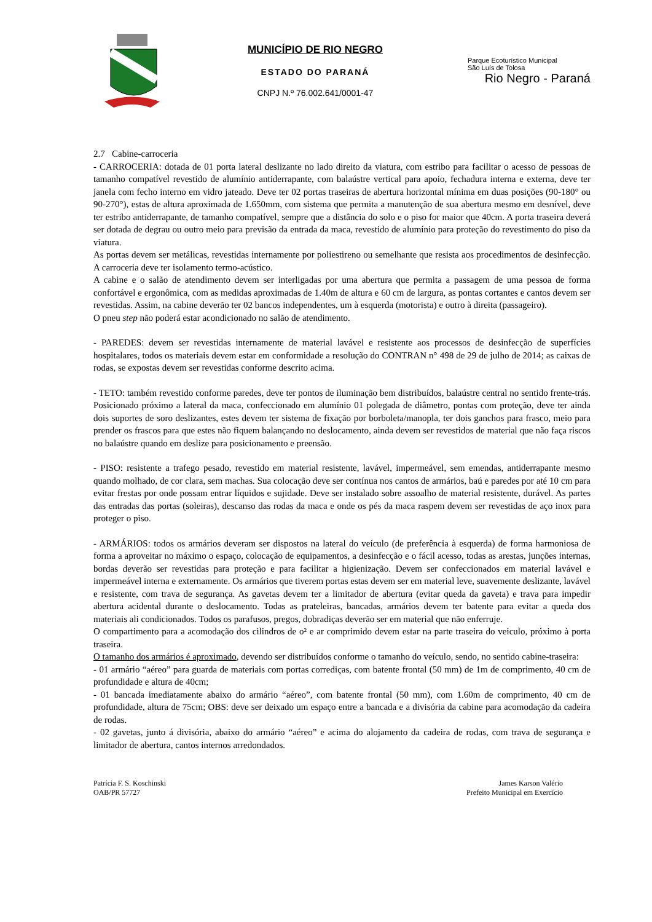MUNICÍPIO DE RIO NEGRO
ESTADO DO PARANÁ
CNPJ N.º 76.002.641/0001-47
Parque Ecoturístico Municipal
São Luís de Tolosa
Rio Negro - Paraná
2.7 Cabine-carroceria
- CARROCERIA: dotada de 01 porta lateral deslizante no lado direito da viatura, com estribo para facilitar o acesso de pessoas de tamanho compatível revestido de alumínio antiderrapante, com balaústre vertical para apoio, fechadura interna e externa, deve ter janela com fecho interno em vidro jateado. Deve ter 02 portas traseiras de abertura horizontal mínima em duas posições (90-180° ou 90-270°), estas de altura aproximada de 1.650mm, com sistema que permita a manutenção de sua abertura mesmo em desnível, deve ter estribo antiderrapante, de tamanho compatível, sempre que a distância do solo e o piso for maior que 40cm. A porta traseira deverá ser dotada de degrau ou outro meio para previsão da entrada da maca, revestido de alumínio para proteção do revestimento do piso da viatura.
As portas devem ser metálicas, revestidas internamente por poliestireno ou semelhante que resista aos procedimentos de desinfecção. A carroceria deve ter isolamento termo-acústico.
A cabine e o salão de atendimento devem ser interligadas por uma abertura que permita a passagem de uma pessoa de forma confortável e ergonômica, com as medidas aproximadas de 1.40m de altura e 60 cm de largura, as pontas cortantes e cantos devem ser revestidas. Assim, na cabine deverão ter 02 bancos independentes, um à esquerda (motorista) e outro à direita (passageiro).
O pneu step não poderá estar acondicionado no salão de atendimento.
- PAREDES: devem ser revestidas internamente de material lavável e resistente aos processos de desinfecção de superfícies hospitalares, todos os materiais devem estar em conformidade a resolução do CONTRAN n° 498 de 29 de julho de 2014; as caixas de rodas, se expostas devem ser revestidas conforme descrito acima.
- TETO: também revestido conforme paredes, deve ter pontos de iluminação bem distribuídos, balaústre central no sentido frente-trás. Posicionado próximo a lateral da maca, confeccionado em alumínio 01 polegada de diâmetro, pontas com proteção, deve ter ainda dois suportes de soro deslizantes, estes devem ter sistema de fixação por borboleta/manopla, ter dois ganchos para frasco, meio para prender os frascos para que estes não fiquem balançando no deslocamento, ainda devem ser revestidos de material que não faça riscos no balaústre quando em deslize para posicionamento e preensão.
- PISO: resistente a trafego pesado, revestido em material resistente, lavável, impermeável, sem emendas, antiderrapante mesmo quando molhado, de cor clara, sem machas. Sua colocação deve ser contínua nos cantos de armários, baú e paredes por até 10 cm para evitar frestas por onde possam entrar líquidos e sujidade. Deve ser instalado sobre assoalho de material resistente, durável. As partes das entradas das portas (soleiras), descanso das rodas da maca e onde os pés da maca raspem devem ser revestidas de aço inox para proteger o piso.
- ARMÁRIOS: todos os armários deveram ser dispostos na lateral do veículo (de preferência à esquerda) de forma harmoniosa de forma a aproveitar no máximo o espaço, colocação de equipamentos, a desinfecção e o fácil acesso, todas as arestas, junções internas, bordas deverão ser revestidas para proteção e para facilitar a higienização. Devem ser confeccionados em material lavável e impermeável interna e externamente. Os armários que tiverem portas estas devem ser em material leve, suavemente deslizante, lavável e resistente, com trava de segurança. As gavetas devem ter a limitador de abertura (evitar queda da gaveta) e trava para impedir abertura acidental durante o deslocamento. Todas as prateleiras, bancadas, armários devem ter batente para evitar a queda dos materiais ali condicionados. Todos os parafusos, pregos, dobradiças deverão ser em material que não enferruje.
O compartimento para a acomodação dos cilindros de o² e ar comprimido devem estar na parte traseira do veiculo, próximo à porta traseira.
O tamanho dos armários é aproximado, devendo ser distribuídos conforme o tamanho do veículo, sendo, no sentido cabine-traseira:
- 01 armário “aéreo” para guarda de materiais com portas corrediças, com batente frontal (50 mm) de 1m de comprimento, 40 cm de profundidade e altura de 40cm;
- 01 bancada imediatamente abaixo do armário “aéreo”, com batente frontal (50 mm), com 1.60m de comprimento, 40 cm de profundidade, altura de 75cm; OBS: deve ser deixado um espaço entre a bancada e a divisória da cabine para acomodação da cadeira de rodas.
- 02 gavetas, junto á divisória, abaixo do armário “aéreo” e acima do alojamento da cadeira de rodas, com trava de segurança e limitador de abertura, cantos internos arredondados.
Patrícia F. S. Koschinski
OAB/PR 57727
James Karson Valério
Prefeito Municipal em Exercício